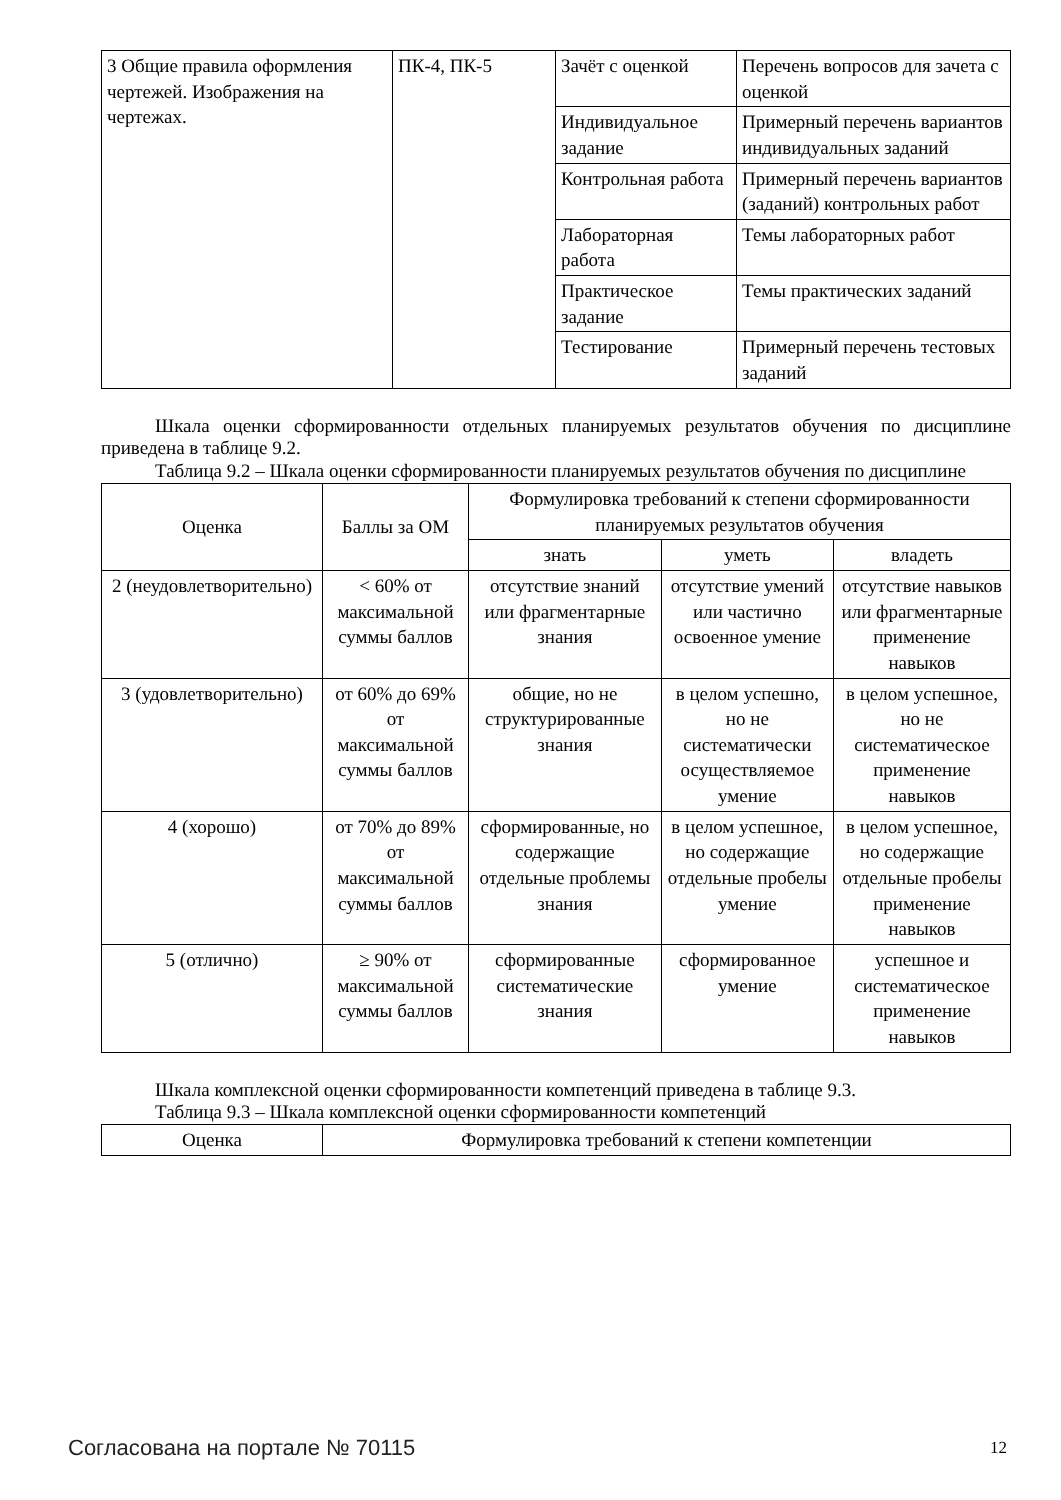| 3 Общие правила оформления чертежей. Изображения на чертежах. | ПК-4, ПК-5 | Зачёт с оценкой | Перечень вопросов для зачета с оценкой |
| | | Индивидуальное задание | Примерный перечень вариантов индивидуальных заданий |
| | | Контрольная работа | Примерный перечень вариантов (заданий) контрольных работ |
| | | Лабораторная работа | Темы лабораторных работ |
| | | Практическое задание | Темы практических заданий |
| | | Тестирование | Примерный перечень тестовых заданий |
Шкала оценки сформированности отдельных планируемых результатов обучения по дисциплине приведена в таблице 9.2.
Таблица 9.2 – Шкала оценки сформированности планируемых результатов обучения по дисциплине
| Оценка | Баллы за ОМ | Формулировка требований к степени сформированности планируемых результатов обучения | | |
| --- | --- | --- | --- | --- |
| | | знать | уметь | владеть |
| 2 (неудовлетворительно) | < 60% от максимальной суммы баллов | отсутствие знаний или фрагментарные знания | отсутствие умений или частично освоенное умение | отсутствие навыков или фрагментарные применение навыков |
| 3 (удовлетворительно) | от 60% до 69% от максимальной суммы баллов | общие, но не структурированные знания | в целом успешно, но не систематически осуществляемое умение | в целом успешное, но не систематическое применение навыков |
| 4 (хорошо) | от 70% до 89% от максимальной суммы баллов | сформированные, но содержащие отдельные проблемы знания | в целом успешное, но содержащие отдельные пробелы умение | в целом успешное, но содержащие отдельные пробелы применение навыков |
| 5 (отлично) | ≥ 90% от максимальной суммы баллов | сформированные систематические знания | сформированное умение | успешное и систематическое применение навыков |
Шкала комплексной оценки сформированности компетенций приведена в таблице 9.3.
Таблица 9.3 – Шкала комплексной оценки сформированности компетенций
| Оценка | Формулировка требований к степени компетенции |
| --- | --- |
Согласована на портале № 70115 12